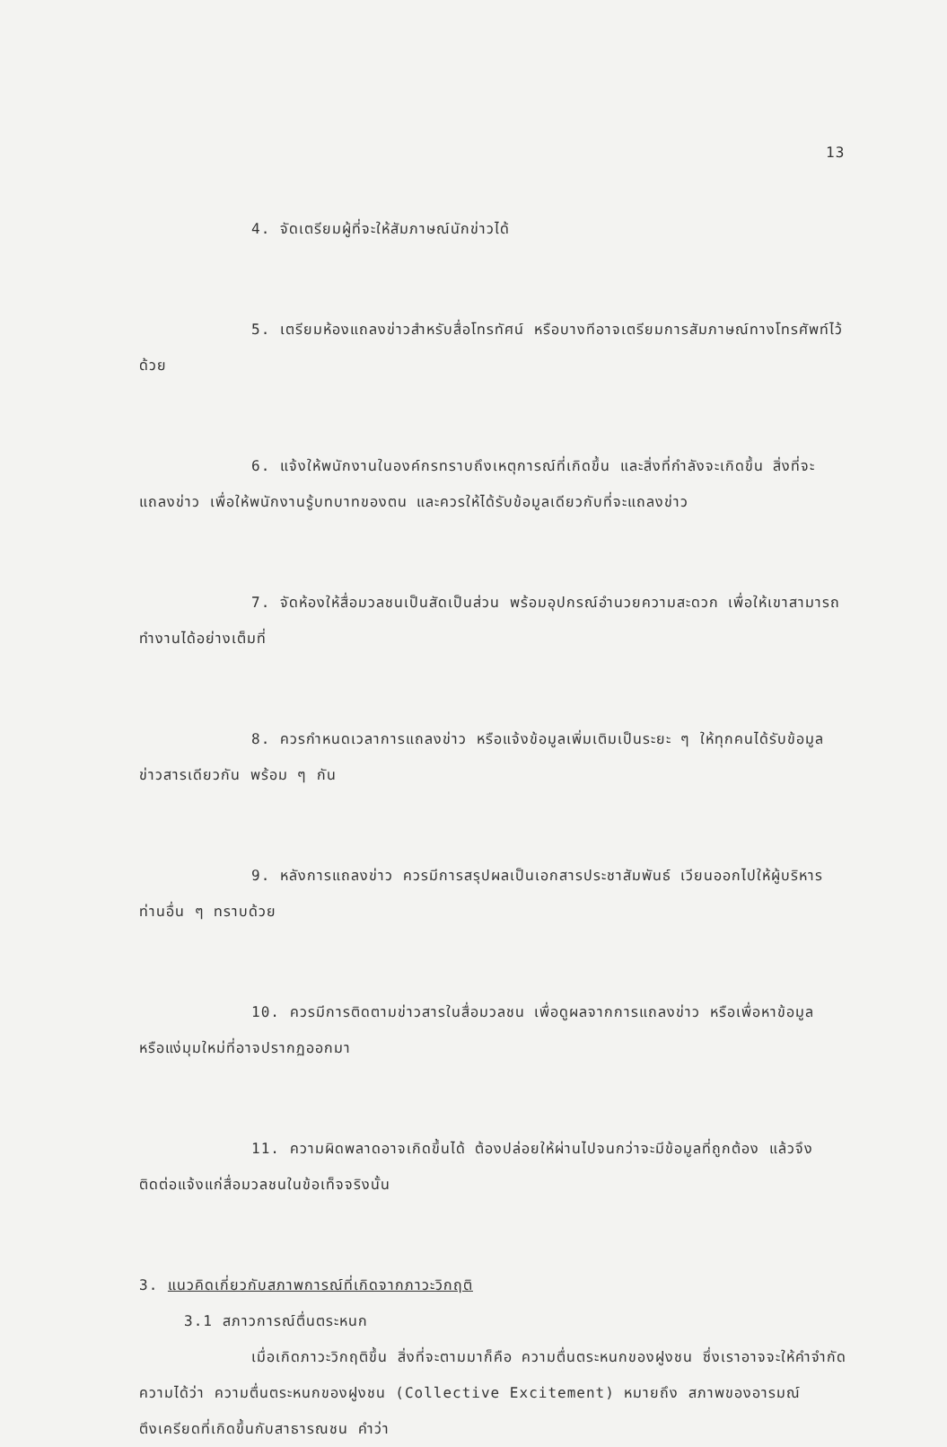13
4. จัดเตรียมผู้ที่จะให้สัมภาษณ์นักข่าวได้
5. เตรียมห้องแถลงข่าวสำหรับสื่อโทรทัศน์ หรือบางทีอาจเตรียมการสัมภาษณ์ทางโทรศัพท์ไว้ด้วย
6. แจ้งให้พนักงานในองค์กรทราบถึงเหตุการณ์ที่เกิดขึ้น และสิ่งที่กำลังจะเกิดขึ้น สิ่งที่จะแถลงข่าว เพื่อให้พนักงานรู้บทบาทของตน และควรให้ได้รับข้อมูลเดียวกับที่จะแถลงข่าว
7. จัดห้องให้สื่อมวลชนเป็นสัดเป็นส่วน พร้อมอุปกรณ์อำนวยความสะดวก เพื่อให้เขาสามารถทำงานได้อย่างเต็มที่
8. ควรกำหนดเวลาการแถลงข่าว หรือแจ้งข้อมูลเพิ่มเติมเป็นระยะ ๆ ให้ทุกคนได้รับข้อมูลข่าวสารเดียวกัน พร้อม ๆ กัน
9. หลังการแถลงข่าว ควรมีการสรุปผลเป็นเอกสารประชาสัมพันธ์ เวียนออกไปให้ผู้บริหารท่านอื่น ๆ ทราบด้วย
10. ควรมีการติดตามข่าวสารในสื่อมวลชน เพื่อดูผลจากการแถลงข่าว หรือเพื่อหาข้อมูล หรือแง่มุมใหม่ที่อาจปรากฏออกมา
11. ความผิดพลาดอาจเกิดขึ้นได้ ต้องปล่อยให้ผ่านไปจนกว่าจะมีข้อมูลที่ถูกต้อง แล้วจึงติดต่อแจ้งแก่สื่อมวลชนในข้อเท็จจริงนั้น
3. แนวคิดเกี่ยวกับสภาพการณ์ที่เกิดจากภาวะวิกฤติ
3.1 สภาวการณ์ตื่นตระหนก
เมื่อเกิดภาวะวิกฤติขึ้น สิ่งที่จะตามมาก็คือ ความตื่นตระหนกของฝูงชน ซึ่งเราอาจจะให้คำจำกัดความได้ว่า ความตื่นตระหนกของฝูงชน (Collective Excitement) หมายถึง สภาพของอารมณ์ตึงเครียดที่เกิดขึ้นกับสาธารณชน คำว่า